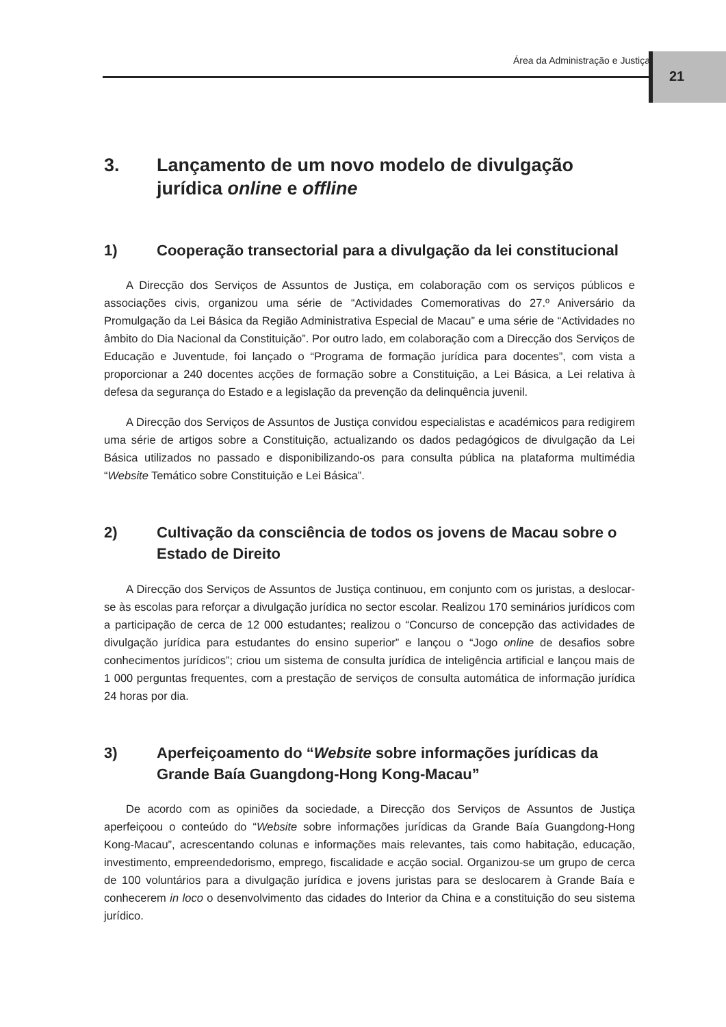Área da Administração e Justiça
21
3. Lançamento de um novo modelo de divulgação jurídica online e offline
1) Cooperação transectorial para a divulgação da lei constitucional
A Direcção dos Serviços de Assuntos de Justiça, em colaboração com os serviços públicos e associações civis, organizou uma série de “Actividades Comemorativas do 27.º Aniversário da Promulgação da Lei Básica da Região Administrativa Especial de Macau” e uma série de “Actividades no âmbito do Dia Nacional da Constituição”. Por outro lado, em colaboração com a Direcção dos Serviços de Educação e Juventude, foi lançado o “Programa de formação jurídica para docentes”, com vista a proporcionar a 240 docentes acções de formação sobre a Constituição, a Lei Básica, a Lei relativa à defesa da segurança do Estado e a legislação da prevenção da delinquência juvenil.
A Direcção dos Serviços de Assuntos de Justiça convidou especialistas e académicos para redigirem uma série de artigos sobre a Constituição, actualizando os dados pedagógicos de divulgação da Lei Básica utilizados no passado e disponibilizando-os para consulta pública na plataforma multimédia “Website Temático sobre Constituição e Lei Básica”.
2) Cultivação da consciência de todos os jovens de Macau sobre o Estado de Direito
A Direcção dos Serviços de Assuntos de Justiça continuou, em conjunto com os juristas, a deslocar-se às escolas para reforçar a divulgação jurídica no sector escolar. Realizou 170 seminários jurídicos com a participação de cerca de 12 000 estudantes; realizou o “Concurso de concepção das actividades de divulgação jurídica para estudantes do ensino superior” e lançou o “Jogo online de desafios sobre conhecimentos jurídicos”; criou um sistema de consulta jurídica de inteligência artificial e lançou mais de 1 000 perguntas frequentes, com a prestação de serviços de consulta automática de informação jurídica 24 horas por dia.
3) Aperfeiçoamento do “Website sobre informações jurídicas da Grande Baía Guangdong-Hong Kong-Macau”
De acordo com as opiniões da sociedade, a Direcção dos Serviços de Assuntos de Justiça aperfeiçoou o conteúdo do “Website sobre informações jurídicas da Grande Baía Guangdong-Hong Kong-Macau”, acrescentando colunas e informações mais relevantes, tais como habitação, educação, investimento, empreendedorismo, emprego, fiscalidade e acção social. Organizou-se um grupo de cerca de 100 voluntários para a divulgação jurídica e jovens juristas para se deslocarem à Grande Baía e conhecerem in loco o desenvolvimento das cidades do Interior da China e a constituição do seu sistema jurídico.